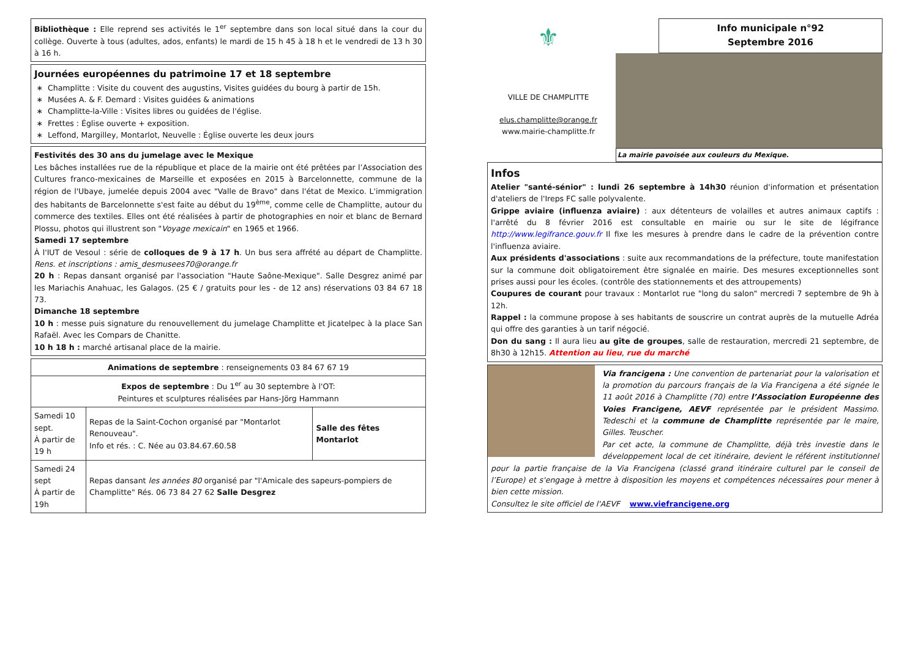Bibliothèque : Elle reprend ses activités le 1<sup>er</sup> septembre dans son local situé dans la cour du collège. Ouverte à tous (adultes, ados, enfants) le mardi de 15 h 45 à 18 h et le vendredi de 13 h 30 à 16 h.
Journées européennes du patrimoine 17 et 18 septembre
Champlitte : Visite du couvent des augustins, Visites guidées du bourg à partir de 15h.
Musées A. & F. Demard : Visites guidées & animations
Champlitte-la-Ville : Visites libres ou guidées de l'église.
Frettes : Église ouverte + exposition.
Leffond, Margilley, Montarlot, Neuvelle : Église ouverte les deux jours
Festivités des 30 ans du jumelage avec le Mexique
Les bâches installées rue de la république et place de la mairie ont été prêtées par l’Association des Cultures franco-mexicaines de Marseille et exposées en 2015 à Barcelonnette, commune de la région de l'Ubaye, jumelée depuis 2004 avec "Valle de Bravo" dans l'état de Mexico. L'immigration des habitants de Barcelonnette s'est faite au début du 19<sup>ème</sup>, comme celle de Champlitte, autour du commerce des textiles. Elles ont été réalisées à partir de photographies en noir et blanc de Bernard Plossu, photos qui illustrent son "Voyage mexicain" en 1965 et 1966.
Samedi 17 septembre
À l'IUT de Vesoul : série de colloques de 9 à 17 h. Un bus sera affrété au départ de Champlitte. Rens. et inscriptions : amis_desmusees70@orange.fr
20 h : Repas dansant organisé par l'association "Haute Saône-Mexique". Salle Desgrez animé par les Mariachis Anahuac, les Galagos. (25 € / gratuits pour les - de 12 ans) réservations 03 84 67 18 73.
Dimanche 18 septembre
10 h : messe puis signature du renouvellement du jumelage Champlitte et Jicatelpec à la place San Rafaël. Avec les Compars de Chanitte.
10 h 18 h : marché artisanal place de la mairie.
| Animations de septembre : renseignements 03 84 67 67 19 | | |
| Expos de septembre : Du 1<sup>er</sup> au 30 septembre à l'OT: Peintures et sculptures réalisées par Hans-Jörg Hammann | | |
| Samedi 10 sept. À partir de 19 h | Repas de la Saint-Cochon organisé par "Montarlot Renouveau". Info et rés. : C. Née au 03.84.67.60.58 | Salle des fêtes Montarlot |
| Samedi 24 sept À partir de 19h | Repas dansant les années 80 organisé par "l'Amicale des sapeurs-pompiers de Champlitte" Rés. 06 73 84 27 62 Salle Desgrez | |
⚜
VILLE DE CHAMPLITTE
elus.champlitte@orange.fr
www.mairie-champlitte.fr
Info municipale n°92
Septembre 2016
La mairie pavoisée aux couleurs du Mexique.
Infos
Atelier "santé-sénior" : lundi 26 septembre à 14h30 réunion d'information et présentation d'ateliers de l'Ireps FC salle polyvalente.
Grippe aviaire (influenza aviaire) : aux détenteurs de volailles et autres animaux captifs : l'arrêté du 8 février 2016 est consultable en mairie ou sur le site de légifrance http://www.legifrance.gouv.fr Il fixe les mesures à prendre dans le cadre de la prévention contre l'influenza aviaire.
Aux présidents d'associations : suite aux recommandations de la préfecture, toute manifestation sur la commune doit obligatoirement être signalée en mairie. Des mesures exceptionnelles sont prises aussi pour les écoles. (contrôle des stationnements et des attroupements)
Coupures de courant pour travaux : Montarlot rue "long du salon" mercredi 7 septembre de 9h à 12h.
Rappel : la commune propose à ses habitants de souscrire un contrat auprès de la mutuelle Adréa qui offre des garanties à un tarif négocié.
Don du sang : Il aura lieu au gîte de groupes, salle de restauration, mercredi 21 septembre, de 8h30 à 12h15. Attention au lieu, rue du marché
Via francigena : Une convention de partenariat pour la valorisation et la promotion du parcours français de la Via Francigena a été signée le 11 août 2016 à Champlitte (70) entre l’Association Européenne des Voies Francigene, AEVF représentée par le président Massimo. Tedeschi et la commune de Champlitte représentée par le maire, Gilles. Teuscher.
Par cet acte, la commune de Champlitte, déjà très investie dans le développement local de cet itinéraire, devient le référent institutionnel pour la partie française de la Via Francigena (classé grand itinéraire culturel par le conseil de l’Europe) et s'engage à mettre à disposition les moyens et compétences nécessaires pour mener à bien cette mission.
Consultez le site officiel de l'AEVF www.viefrancigene.org